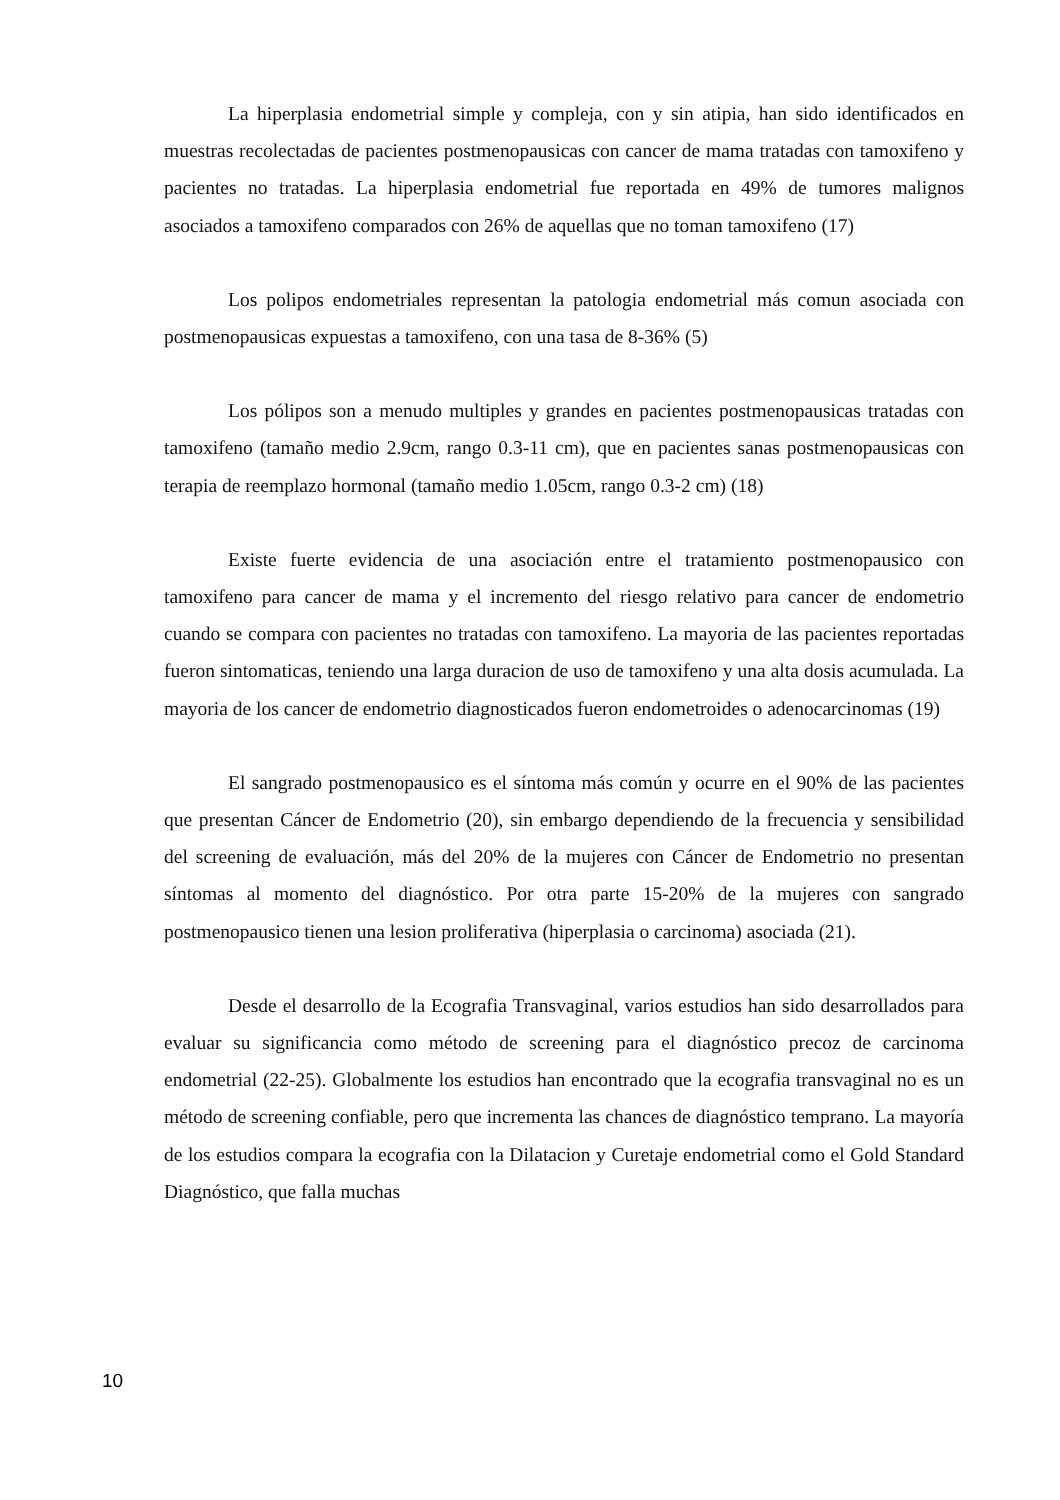La hiperplasia endometrial simple y compleja, con y sin atipia, han sido identificados en muestras recolectadas de pacientes postmenopausicas con cancer de mama tratadas con tamoxifeno y pacientes no tratadas. La hiperplasia endometrial fue reportada en 49% de tumores malignos asociados a tamoxifeno comparados con 26% de aquellas que no toman tamoxifeno (17)
Los polipos endometriales representan la patologia endometrial más comun asociada con postmenopausicas expuestas a tamoxifeno, con una tasa de 8-36% (5)
Los pólipos son a menudo multiples y grandes en pacientes postmenopausicas tratadas con tamoxifeno (tamaño medio 2.9cm, rango 0.3-11 cm), que en pacientes sanas postmenopausicas con terapia de reemplazo hormonal (tamaño medio 1.05cm, rango 0.3-2 cm) (18)
Existe fuerte evidencia de una asociación entre el tratamiento postmenopausico con tamoxifeno para cancer de mama y el incremento del riesgo relativo para cancer de endometrio cuando se compara con pacientes no tratadas con tamoxifeno. La mayoria de las pacientes reportadas fueron sintomaticas, teniendo una larga duracion de uso de tamoxifeno y una alta dosis acumulada. La mayoria de los cancer de endometrio diagnosticados fueron endometroides o adenocarcinomas (19)
El sangrado postmenopausico es el síntoma más común y ocurre en el 90% de las pacientes que presentan Cáncer de Endometrio (20), sin embargo dependiendo de la frecuencia y sensibilidad del screening de evaluación, más del 20% de la mujeres con Cáncer de Endometrio no presentan síntomas al momento del diagnóstico. Por otra parte 15-20% de la mujeres con sangrado postmenopausico tienen una lesion proliferativa (hiperplasia o carcinoma) asociada (21).
Desde el desarrollo de la Ecografia Transvaginal, varios estudios han sido desarrollados para evaluar su significancia como método de screening para el diagnóstico precoz de carcinoma endometrial (22-25). Globalmente los estudios han encontrado que la ecografia transvaginal no es un método de screening confiable, pero que incrementa las chances de diagnóstico temprano. La mayoría de los estudios compara la ecografia con la Dilatacion y Curetaje endometrial como el Gold Standard Diagnóstico, que falla muchas
10